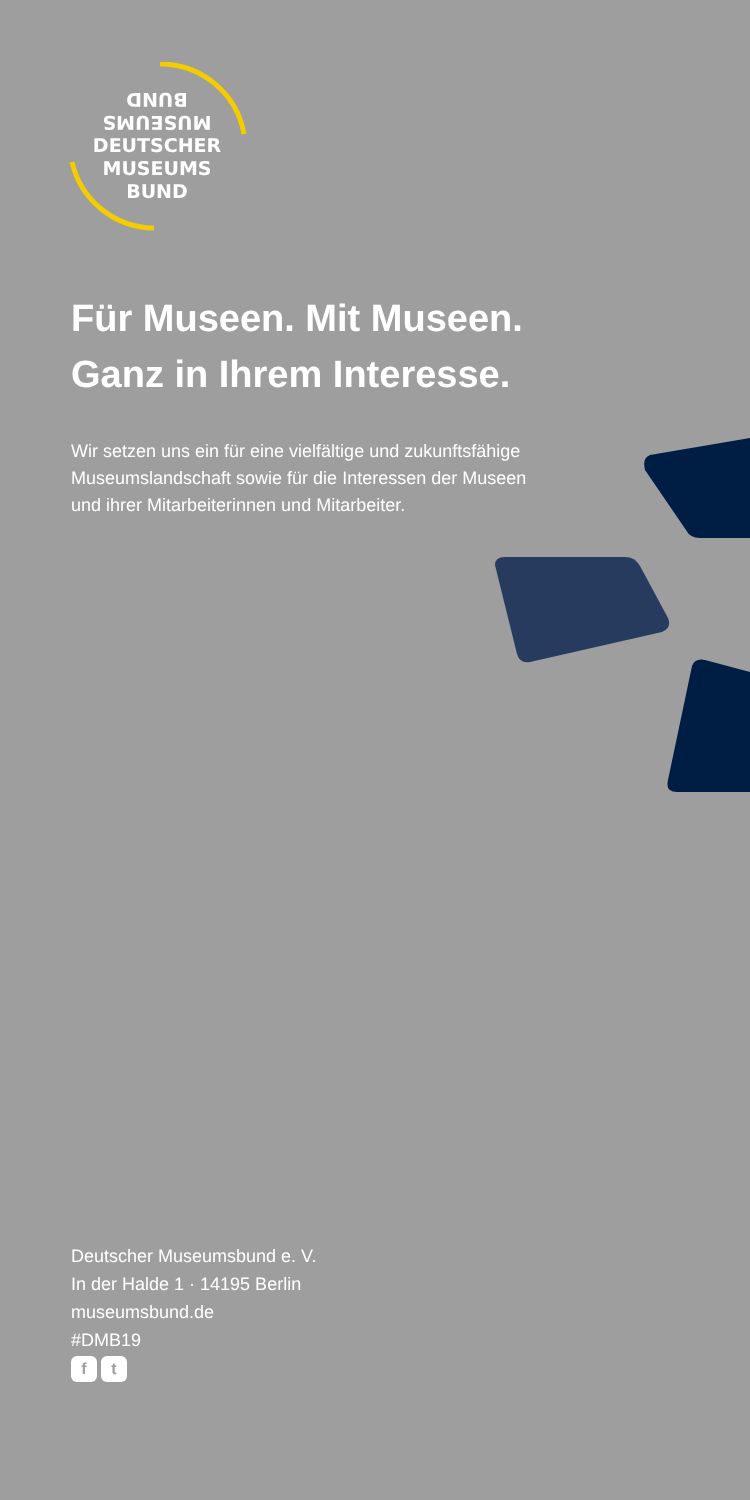MUSEUMS
BUND
DEUTSCHER
MUSEUMS
BUND
Für Museen. Mit Museen.
Ganz in Ihrem Interesse.
Wir setzen uns ein für eine vielfältige und zukunftsfähige
Museumslandschaft sowie für die Interessen der Museen
und ihrer Mitarbeiterinnen und Mitarbeiter.
Deutscher Museumsbund e. V.
In der Halde 1 · 14195 Berlin
museumsbund.de
#DMB19
ft